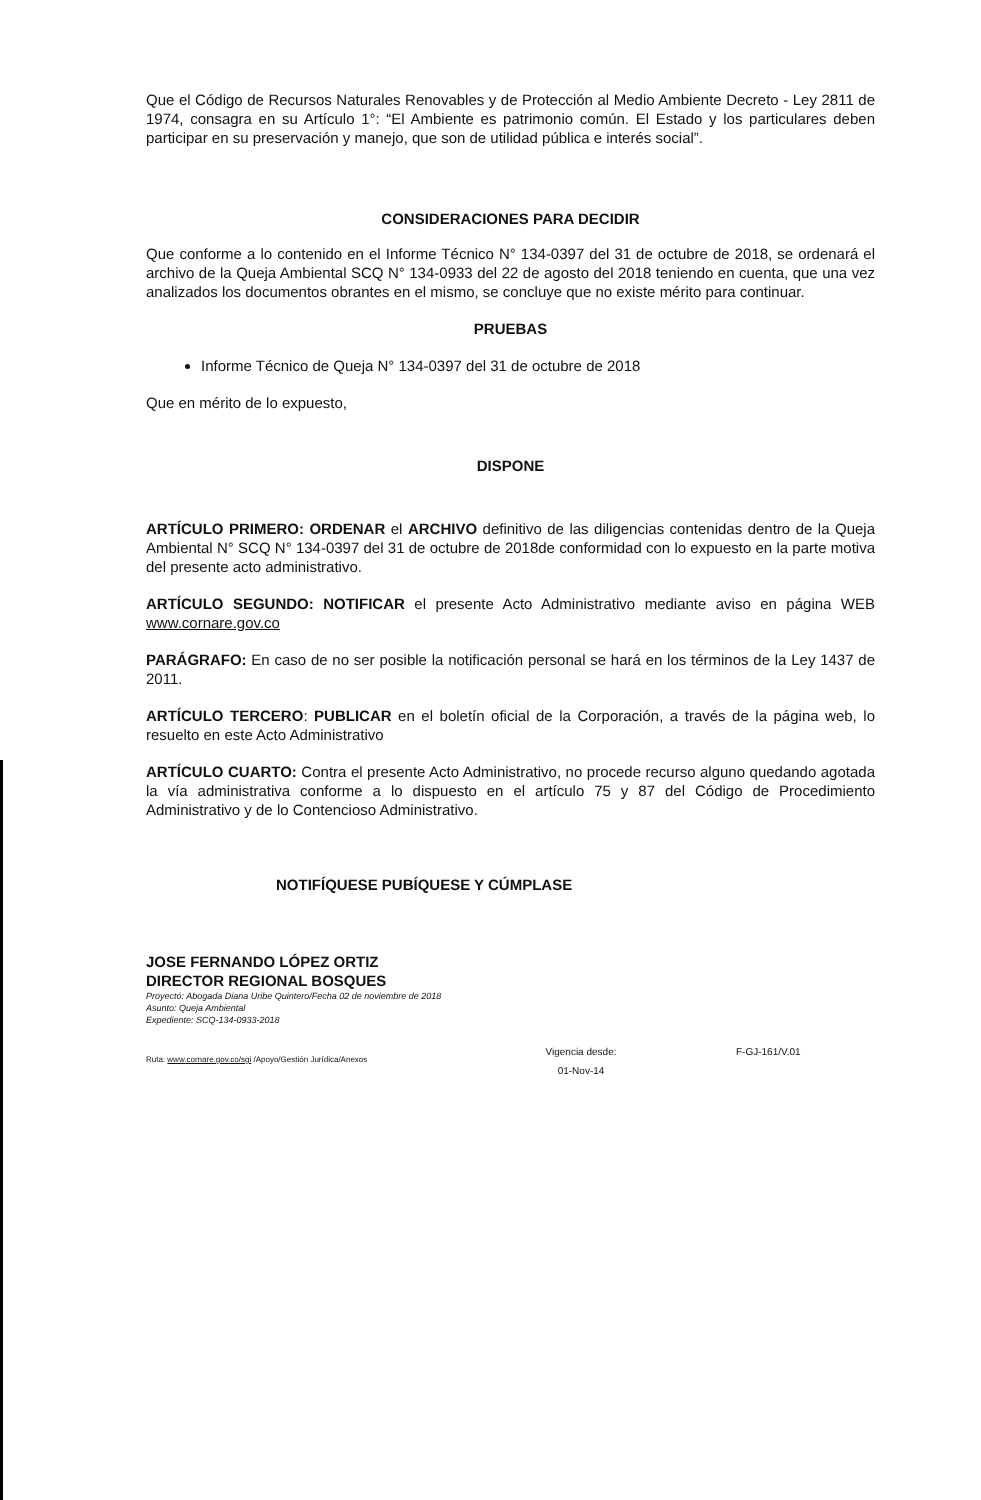Que el Código de Recursos Naturales Renovables y de Protección al Medio Ambiente Decreto - Ley 2811 de 1974, consagra en su Artículo 1°: “El Ambiente es patrimonio común. El Estado y los particulares deben participar en su preservación y manejo, que son de utilidad pública e interés social”.
CONSIDERACIONES PARA DECIDIR
Que conforme a lo contenido en el Informe Técnico N° 134-0397 del 31 de octubre de 2018, se ordenará el archivo de la Queja Ambiental SCQ N° 134-0933 del 22 de agosto del 2018 teniendo en cuenta, que una vez analizados los documentos obrantes en el mismo, se concluye que no existe mérito para continuar.
PRUEBAS
Informe Técnico de Queja N° 134-0397 del 31 de octubre de 2018
Que en mérito de lo expuesto,
DISPONE
ARTÍCULO PRIMERO: ORDENAR el ARCHIVO definitivo de las diligencias contenidas dentro de la Queja Ambiental N° SCQ N° 134-0397 del 31 de octubre de 2018de conformidad con lo expuesto en la parte motiva del presente acto administrativo.
ARTÍCULO SEGUNDO: NOTIFICAR el presente Acto Administrativo mediante aviso en página WEB www.cornare.gov.co
PARÁGRAFO: En caso de no ser posible la notificación personal se hará en los términos de la Ley 1437 de 2011.
ARTÍCULO TERCERO: PUBLICAR en el boletín oficial de la Corporación, a través de la página web, lo resuelto en este Acto Administrativo
ARTÍCULO CUARTO: Contra el presente Acto Administrativo, no procede recurso alguno quedando agotada la vía administrativa conforme a lo dispuesto en el artículo 75 y 87 del Código de Procedimiento Administrativo y de lo Contencioso Administrativo.
NOTIFÍQUESE PUBÍQUESE Y CÚMPLASE
JOSE FERNANDO LÓPEZ ORTIZ
DIRECTOR REGIONAL BOSQUES
Proyectó: Abogada Diana Uribe Quintero/Fecha 02 de noviembre de 2018
Asunto: Queja Ambiental
Expediente: SCQ-134-0933-2018
Ruta: www.cornare.gov.co/sgi /Apoyo/Gestión Jurídica/Anexos
Vigencia desde:
01-Nov-14
F-GJ-161/V.01